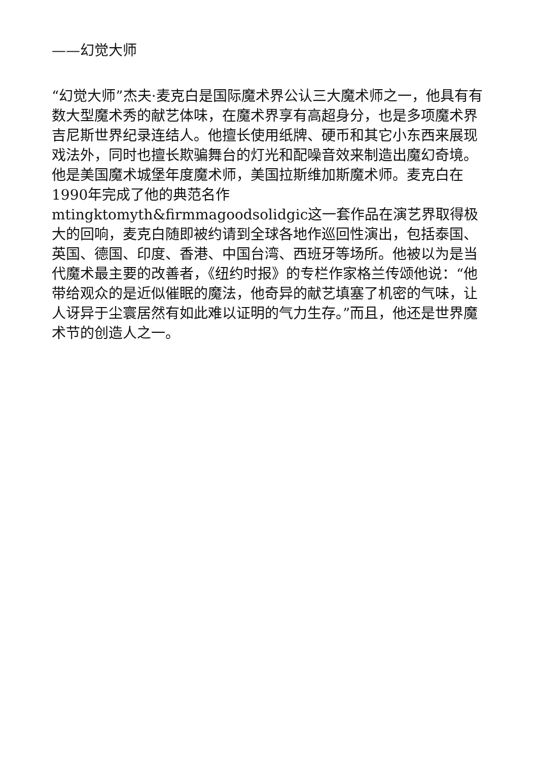——幻觉大师
“幻觉大师”杰夫·麦克白是国际魔术界公认三大魔术师之一，他具有有数大型魔术秀的献艺体味，在魔术界享有高超身分，也是多项魔术界吉尼斯世界纪录连结人。他擅长使用纸牌、硬币和其它小东西来展现戏法外，同时也擅长欺骗舞台的灯光和配噪音效来制造出魔幻奇境。他是美国魔术城堡年度魔术师，美国拉斯维加斯魔术师。麦克白在1990年完成了他的典范名作mtingktomyth&firmmagoodsolidgic这一套作品在演艺界取得极大的回响，麦克白随即被约请到全球各地作巡回性演出，包括泰国、英国、德国、印度、香港、中国台湾、西班牙等场所。他被以为是当代魔术最主要的改善者，《纽约时报》的专栏作家格兰传颂他说：“他带给观众的是近似催眠的魔法，他奇异的献艺填塞了机密的气味，让人讶异于尘寰居然有如此难以证明的气力生存。”而且，他还是世界魔术节的创造人之一。